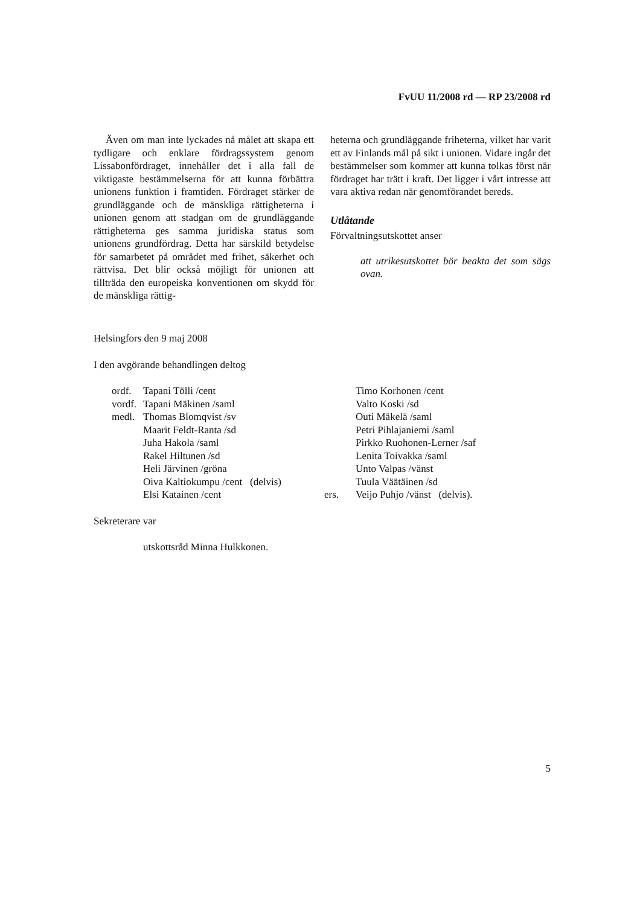FvUU 11/2008 rd — RP 23/2008 rd
Även om man inte lyckades nå målet att skapa ett tydligare och enklare fördragssystem genom Lissabonfördraget, innehåller det i alla fall de viktigaste bestämmelserna för att kunna förbättra unionens funktion i framtiden. Fördraget stärker de grundläggande och de mänskliga rättigheterna i unionen genom att stadgan om de grundläggande rättigheterna ges samma juridiska status som unionens grundfördrag. Detta har särskild betydelse för samarbetet på området med frihet, säkerhet och rättvisa. Det blir också möjligt för unionen att tillträda den europeiska konventionen om skydd för de mänskliga rättig-
heterna och grundläggande friheterna, vilket har varit ett av Finlands mål på sikt i unionen. Vidare ingår det bestämmelser som kommer att kunna tolkas först när fördraget har trätt i kraft. Det ligger i vårt intresse att vara aktiva redan när genomförandet bereds.
Utlåtande
Förvaltningsutskottet anser
att utrikesutskottet bör beakta det som sägs ovan.
Helsingfors den 9 maj 2008
I den avgörande behandlingen deltog
| | ordf. | Tapani Tölli /cent | | Timo Korhonen /cent |
| | vordf. | Tapani Mäkinen /saml | | Valto Koski /sd |
| | medl. | Thomas Blomqvist /sv | | Outi Mäkelä /saml |
| | | Maarit Feldt-Ranta /sd | | Petri Pihlajaniemi /saml |
| | | Juha Hakola /saml | | Pirkko Ruohonen-Lerner /saf |
| | | Rakel Hiltunen /sd | | Lenita Toivakka /saml |
| | | Heli Järvinen /gröna | | Unto Valpas /vänst |
| | | Oiva Kaltiokumpu /cent (delvis) | | Tuula Väätäinen /sd |
| | | Elsi Katainen /cent | ers. | Veijo Puhjo /vänst (delvis). |
Sekreterare var
utskottsråd Minna Hulkkonen.
5